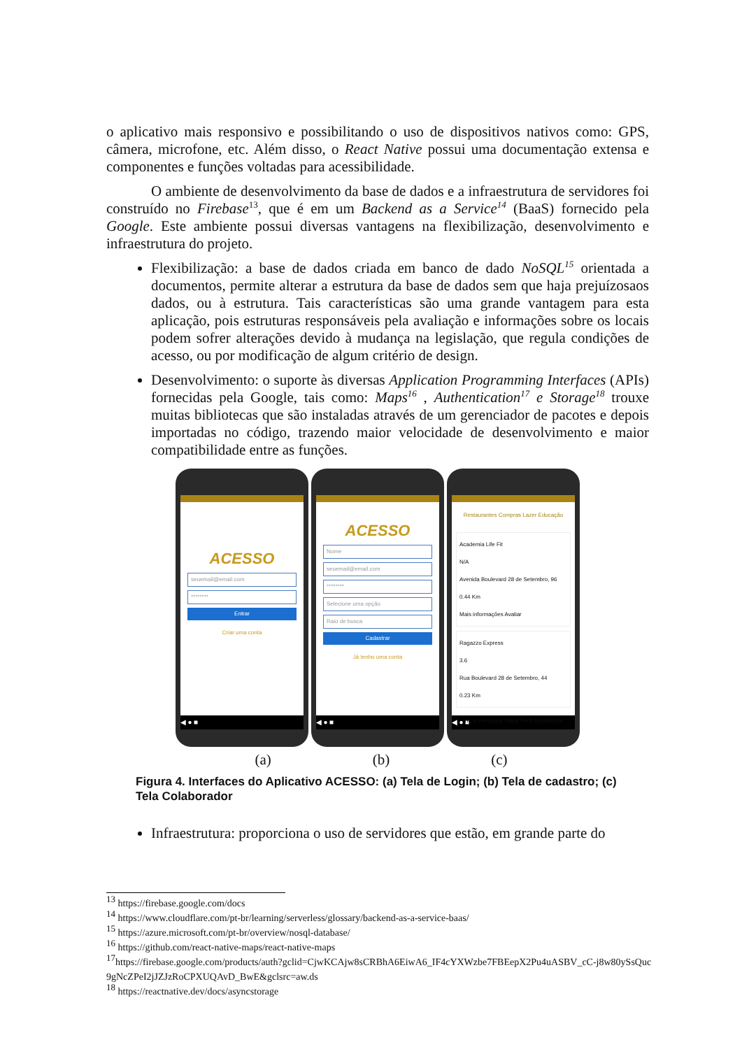o aplicativo mais responsivo e possibilitando o uso de dispositivos nativos como: GPS, câmera, microfone, etc. Além disso, o React Native possui uma documentação extensa e componentes e funções voltadas para acessibilidade.
O ambiente de desenvolvimento da base de dados e a infraestrutura de servidores foi construído no Firebase<sup>13</sup>, que é em um Backend as a Service<sup>14</sup> (BaaS) fornecido pela Google. Este ambiente possui diversas vantagens na flexibilização, desenvolvimento e infraestrutura do projeto.
Flexibilização: a base de dados criada em banco de dado NoSQL<sup>15</sup> orientada a documentos, permite alterar a estrutura da base de dados sem que haja prejuízosaos dados, ou à estrutura. Tais características são uma grande vantagem para esta aplicação, pois estruturas responsáveis pela avaliação e informações sobre os locais podem sofrer alterações devido à mudança na legislação, que regula condições de acesso, ou por modificação de algum critério de design.
Desenvolvimento: o suporte às diversas Application Programming Interfaces (APIs) fornecidas pela Google, tais como: Maps<sup>16</sup> , Authentication<sup>17</sup> e Storage<sup>18</sup> trouxe muitas bibliotecas que são instaladas através de um gerenciador de pacotes e depois importadas no código, trazendo maior velocidade de desenvolvimento e maior compatibilidade entre as funções.
ACESSO
seuemail@email.com
********
Entrar
Criar uma conta
◀ ● ■
ACESSO
Nome
seuemail@email.com
********
Selecione uma opção
Raio de busca
Cadastrar
Já tenho uma conta
◀ ● ■
Restaurantes Compras Lazer Educação
Academia Life Fit
N/A
Avenida Boulevard 28 de Setembro, 96
0.44 Km
Mais informações Avaliar
Ragazzo Express
3.6
Rua Boulevard 28 de Setembro, 44
0.23 Km
Início Pesquisar Mapa Perfil Estatísticas
◀ ● ■
(a) (b) (c)
Figura 4. Interfaces do Aplicativo ACESSO: (a) Tela de Login; (b) Tela de cadastro; (c) Tela Colaborador
Infraestrutura: proporciona o uso de servidores que estão, em grande parte do
<sup>13</sup> https://firebase.google.com/docs
<sup>14</sup> https://www.cloudflare.com/pt-br/learning/serverless/glossary/backend-as-a-service-baas/
<sup>15</sup> https://azure.microsoft.com/pt-br/overview/nosql-database/
<sup>16</sup> https://github.com/react-native-maps/react-native-maps
<sup>17</sup> https://firebase.google.com/products/auth?gclid=CjwKCAjw8sCRBhA6EiwA6_IF4cYXWzbe7FBEepX2Pu4uASBV_cC-j8w80ySsQuc9gNcZPeI2jJZJzRoCPXUQAvD_BwE&gclsrc=aw.ds
<sup>18</sup> https://reactnative.dev/docs/asyncstorage